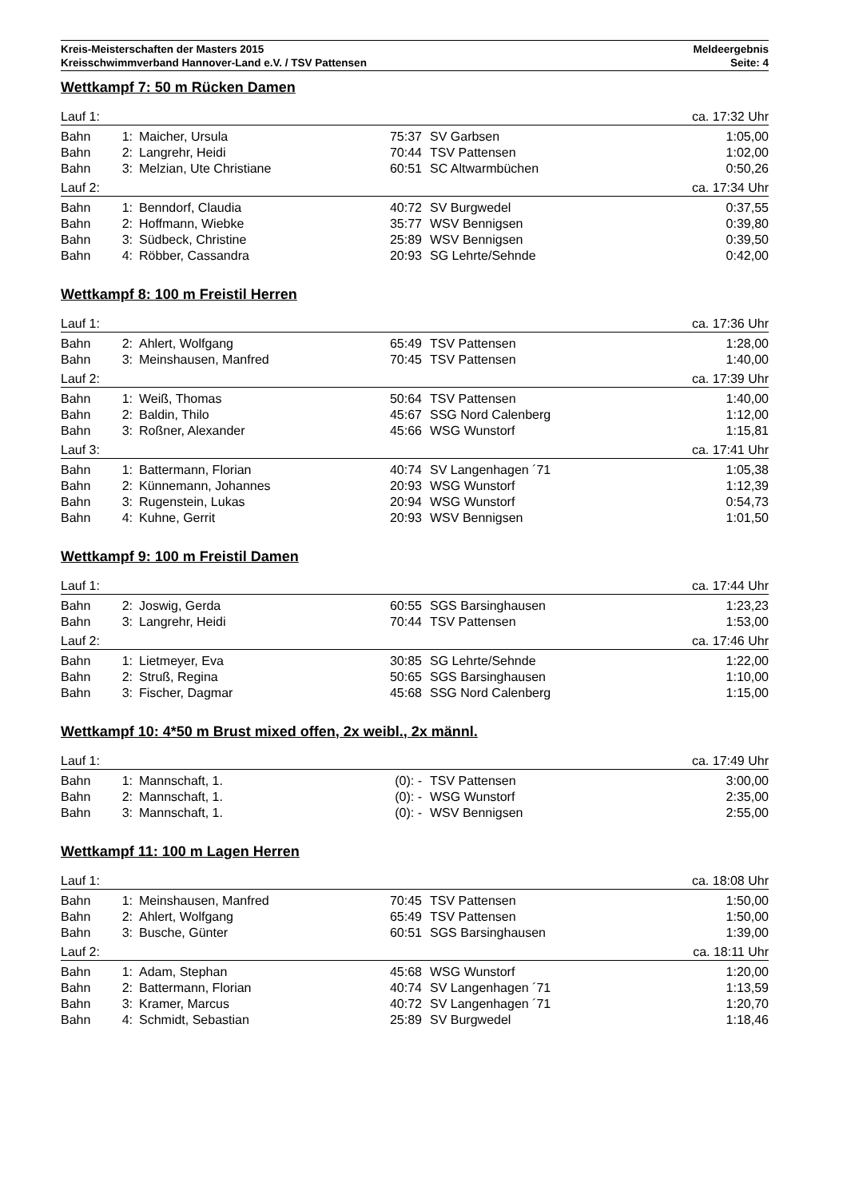Kreis-Meisterschaften der Masters 2015
Kreisschwimmverband Hannover-Land e.V. / TSV Pattensen
Meldeergebnis
Seite: 4
Wettkampf 7: 50 m Rücken Damen
| Lauf 1: | | | | | ca. 17:32 Uhr |
| Bahn | 1: | Maicher, Ursula | 75:37 | SV Garbsen | 1:05,00 |
| Bahn | 2: | Langrehr, Heidi | 70:44 | TSV Pattensen | 1:02,00 |
| Bahn | 3: | Melzian, Ute Christiane | 60:51 | SC Altwarmbüchen | 0:50,26 |
| Lauf 2: | | | | | ca. 17:34 Uhr |
| Bahn | 1: | Benndorf, Claudia | 40:72 | SV Burgwedel | 0:37,55 |
| Bahn | 2: | Hoffmann, Wiebke | 35:77 | WSV Bennigsen | 0:39,80 |
| Bahn | 3: | Südbeck, Christine | 25:89 | WSV Bennigsen | 0:39,50 |
| Bahn | 4: | Röbber, Cassandra | 20:93 | SG Lehrte/Sehnde | 0:42,00 |
Wettkampf 8: 100 m Freistil Herren
| Lauf 1: | | | | | ca. 17:36 Uhr |
| Bahn | 2: | Ahlert, Wolfgang | 65:49 | TSV Pattensen | 1:28,00 |
| Bahn | 3: | Meinshausen, Manfred | 70:45 | TSV Pattensen | 1:40,00 |
| Lauf 2: | | | | | ca. 17:39 Uhr |
| Bahn | 1: | Weiß, Thomas | 50:64 | TSV Pattensen | 1:40,00 |
| Bahn | 2: | Baldin, Thilo | 45:67 | SSG Nord Calenberg | 1:12,00 |
| Bahn | 3: | Roßner, Alexander | 45:66 | WSG Wunstorf | 1:15,81 |
| Lauf 3: | | | | | ca. 17:41 Uhr |
| Bahn | 1: | Battermann, Florian | 40:74 | SV Langenhagen ´71 | 1:05,38 |
| Bahn | 2: | Künnemann, Johannes | 20:93 | WSG Wunstorf | 1:12,39 |
| Bahn | 3: | Rugenstein, Lukas | 20:94 | WSG Wunstorf | 0:54,73 |
| Bahn | 4: | Kuhne, Gerrit | 20:93 | WSV Bennigsen | 1:01,50 |
Wettkampf 9: 100 m Freistil Damen
| Lauf 1: | | | | | ca. 17:44 Uhr |
| Bahn | 2: | Joswig, Gerda | 60:55 | SGS Barsinghausen | 1:23,23 |
| Bahn | 3: | Langrehr, Heidi | 70:44 | TSV Pattensen | 1:53,00 |
| Lauf 2: | | | | | ca. 17:46 Uhr |
| Bahn | 1: | Lietmeyer, Eva | 30:85 | SG Lehrte/Sehnde | 1:22,00 |
| Bahn | 2: | Struß, Regina | 50:65 | SGS Barsinghausen | 1:10,00 |
| Bahn | 3: | Fischer, Dagmar | 45:68 | SSG Nord Calenberg | 1:15,00 |
Wettkampf 10: 4*50 m Brust mixed offen, 2x weibl., 2x männl.
| Lauf 1: | | | | | ca. 17:49 Uhr |
| Bahn | 1: | Mannschaft, 1. | (0): - | TSV Pattensen | 3:00,00 |
| Bahn | 2: | Mannschaft, 1. | (0): - | WSG Wunstorf | 2:35,00 |
| Bahn | 3: | Mannschaft, 1. | (0): - | WSV Bennigsen | 2:55,00 |
Wettkampf 11: 100 m Lagen Herren
| Lauf 1: | | | | | ca. 18:08 Uhr |
| Bahn | 1: | Meinshausen, Manfred | 70:45 | TSV Pattensen | 1:50,00 |
| Bahn | 2: | Ahlert, Wolfgang | 65:49 | TSV Pattensen | 1:50,00 |
| Bahn | 3: | Busche, Günter | 60:51 | SGS Barsinghausen | 1:39,00 |
| Lauf 2: | | | | | ca. 18:11 Uhr |
| Bahn | 1: | Adam, Stephan | 45:68 | WSG Wunstorf | 1:20,00 |
| Bahn | 2: | Battermann, Florian | 40:74 | SV Langenhagen ´71 | 1:13,59 |
| Bahn | 3: | Kramer, Marcus | 40:72 | SV Langenhagen ´71 | 1:20,70 |
| Bahn | 4: | Schmidt, Sebastian | 25:89 | SV Burgwedel | 1:18,46 |